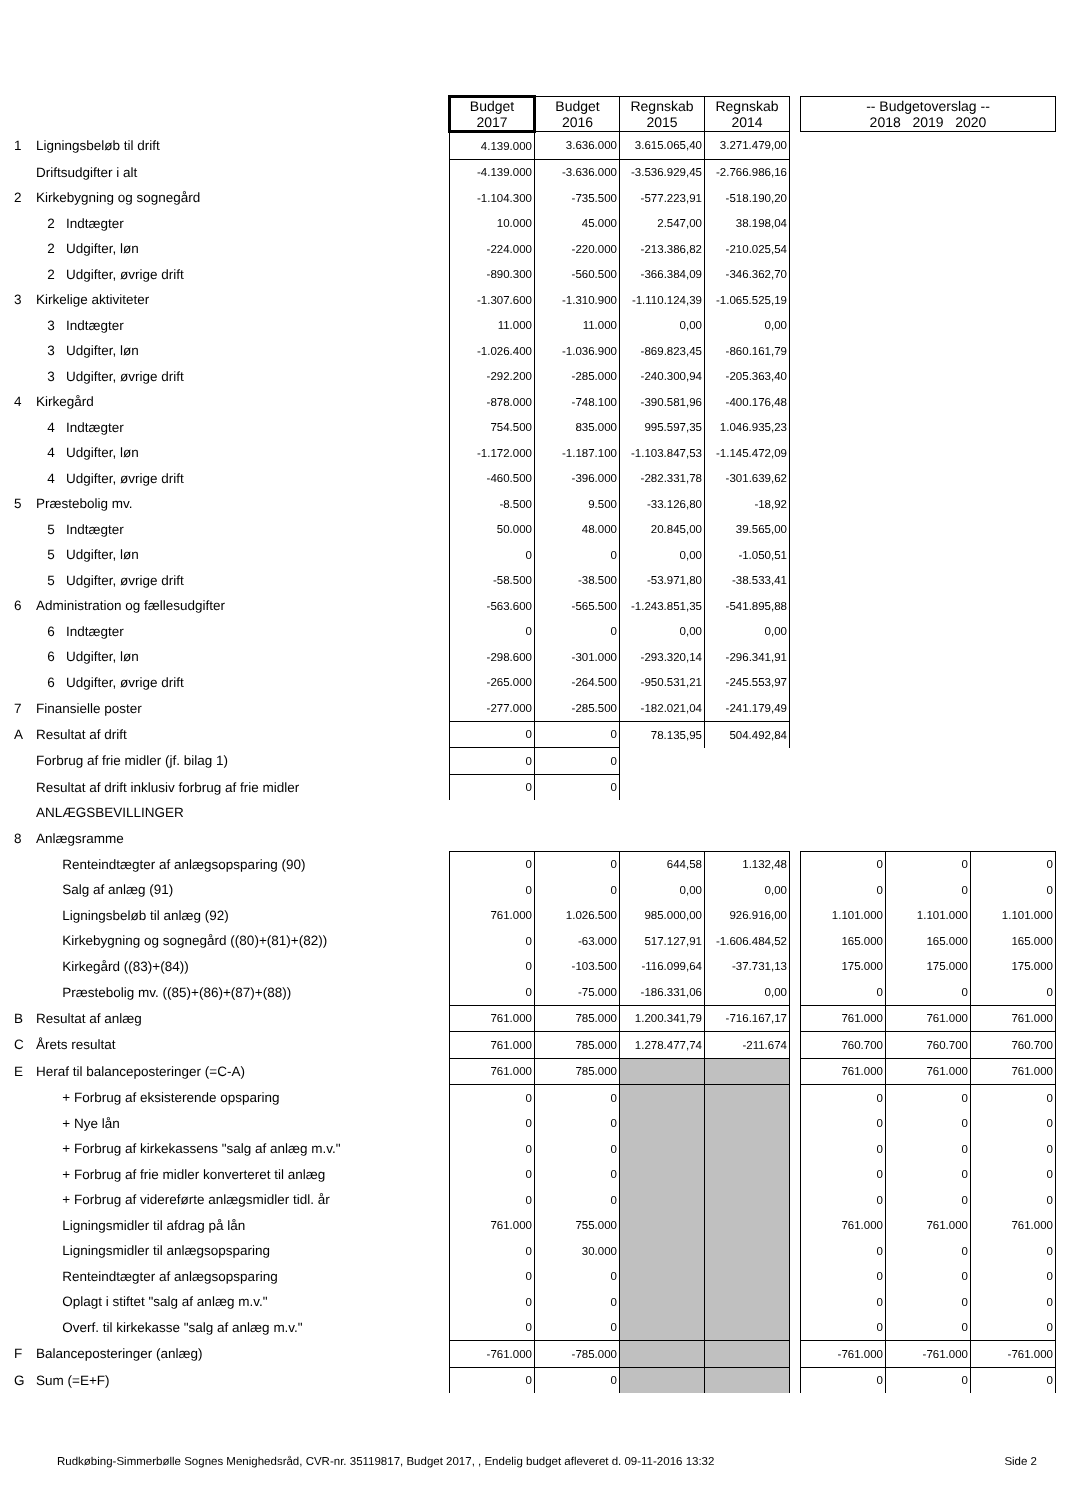| | | Budget 2017 | Budget 2016 | Regnskab 2015 | Regnskab 2014 | | -- Budgetoverslag -- 2018 2019 2020 | | |
| 1 | Ligningsbeløb til drift | 4.139.000 | 3.636.000 | 3.615.065,40 | 3.271.479,00 | | | | |
| | Driftsudgifter i alt | -4.139.000 | -3.636.000 | -3.536.929,45 | -2.766.986,16 | | | | |
| 2 | Kirkebygning og sognegård | -1.104.300 | -735.500 | -577.223,91 | -518.190,20 | | | | |
| | 2 Indtægter | 10.000 | 45.000 | 2.547,00 | 38.198,04 | | | | |
| | 2 Udgifter, løn | -224.000 | -220.000 | -213.386,82 | -210.025,54 | | | | |
| | 2 Udgifter, øvrige drift | -890.300 | -560.500 | -366.384,09 | -346.362,70 | | | | |
| 3 | Kirkelige aktiviteter | -1.307.600 | -1.310.900 | -1.110.124,39 | -1.065.525,19 | | | | |
| | 3 Indtægter | 11.000 | 11.000 | 0,00 | 0,00 | | | | |
| | 3 Udgifter, løn | -1.026.400 | -1.036.900 | -869.823,45 | -860.161,79 | | | | |
| | 3 Udgifter, øvrige drift | -292.200 | -285.000 | -240.300,94 | -205.363,40 | | | | |
| 4 | Kirkegård | -878.000 | -748.100 | -390.581,96 | -400.176,48 | | | | |
| | 4 Indtægter | 754.500 | 835.000 | 995.597,35 | 1.046.935,23 | | | | |
| | 4 Udgifter, løn | -1.172.000 | -1.187.100 | -1.103.847,53 | -1.145.472,09 | | | | |
| | 4 Udgifter, øvrige drift | -460.500 | -396.000 | -282.331,78 | -301.639,62 | | | | |
| 5 | Præstebolig mv. | -8.500 | 9.500 | -33.126,80 | -18,92 | | | | |
| | 5 Indtægter | 50.000 | 48.000 | 20.845,00 | 39.565,00 | | | | |
| | 5 Udgifter, løn | 0 | 0 | 0,00 | -1.050,51 | | | | |
| | 5 Udgifter, øvrige drift | -58.500 | -38.500 | -53.971,80 | -38.533,41 | | | | |
| 6 | Administration og fællesudgifter | -563.600 | -565.500 | -1.243.851,35 | -541.895,88 | | | | |
| | 6 Indtægter | 0 | 0 | 0,00 | 0,00 | | | | |
| | 6 Udgifter, løn | -298.600 | -301.000 | -293.320,14 | -296.341,91 | | | | |
| | 6 Udgifter, øvrige drift | -265.000 | -264.500 | -950.531,21 | -245.553,97 | | | | |
| 7 | Finansielle poster | -277.000 | -285.500 | -182.021,04 | -241.179,49 | | | | |
| A | Resultat af drift | 0 | 0 | 78.135,95 | 504.492,84 | | | | |
| | Forbrug af frie midler (jf. bilag 1) | 0 | 0 | | | | | | |
| | Resultat af drift inklusiv forbrug af frie midler | 0 | 0 | | | | | | |
| | ANLÆGSBEVILLINGER | | | | | | | | |
| 8 | Anlægsramme | | | | | | | | |
| | Renteindtægter af anlægsopsparing (90) | 0 | 0 | 644,58 | 1.132,48 | | 0 | 0 | 0 |
| | Salg af anlæg (91) | 0 | 0 | 0,00 | 0,00 | | 0 | 0 | 0 |
| | Ligningsbeløb til anlæg (92) | 761.000 | 1.026.500 | 985.000,00 | 926.916,00 | | 1.101.000 | 1.101.000 | 1.101.000 |
| | Kirkebygning og sognegård ((80)+(81)+(82)) | 0 | -63.000 | 517.127,91 | -1.606.484,52 | | 165.000 | 165.000 | 165.000 |
| | Kirkegård ((83)+(84)) | 0 | -103.500 | -116.099,64 | -37.731,13 | | 175.000 | 175.000 | 175.000 |
| | Præstebolig mv. ((85)+(86)+(87)+(88)) | 0 | -75.000 | -186.331,06 | 0,00 | | 0 | 0 | 0 |
| B | Resultat af anlæg | 761.000 | 785.000 | 1.200.341,79 | -716.167,17 | | 761.000 | 761.000 | 761.000 |
| C | Årets resultat | 761.000 | 785.000 | 1.278.477,74 | -211.674 | | 760.700 | 760.700 | 760.700 |
| E | Heraf til balanceposteringer (=C-A) | 761.000 | 785.000 | | | | 761.000 | 761.000 | 761.000 |
| | + Forbrug af eksisterende opsparing | 0 | 0 | | | | 0 | 0 | 0 |
| | + Nye lån | 0 | 0 | | | | 0 | 0 | 0 |
| | + Forbrug af kirkekassens "salg af anlæg m.v." | 0 | 0 | | | | 0 | 0 | 0 |
| | + Forbrug af frie midler konverteret til anlæg | 0 | 0 | | | | 0 | 0 | 0 |
| | + Forbrug af videreførte anlægsmidler tidl. år | 0 | 0 | | | | 0 | 0 | 0 |
| | Ligningsmidler til afdrag på lån | 761.000 | 755.000 | | | | 761.000 | 761.000 | 761.000 |
| | Ligningsmidler til anlægsopsparing | 0 | 30.000 | | | | 0 | 0 | 0 |
| | Renteindtægter af anlægsopsparing | 0 | 0 | | | | 0 | 0 | 0 |
| | Oplagt i stiftet "salg af anlæg m.v." | 0 | 0 | | | | 0 | 0 | 0 |
| | Overf. til kirkekasse "salg af anlæg m.v." | 0 | 0 | | | | 0 | 0 | 0 |
| F | Balanceposteringer (anlæg) | -761.000 | -785.000 | | | | -761.000 | -761.000 | -761.000 |
| G | Sum (=E+F) | 0 | 0 | | | | 0 | 0 | 0 |
Rudkøbing-Simmerbølle Sognes Menighedsråd, CVR-nr. 35119817, Budget 2017, , Endelig budget afleveret d. 09-11-2016 13:32 Side 2